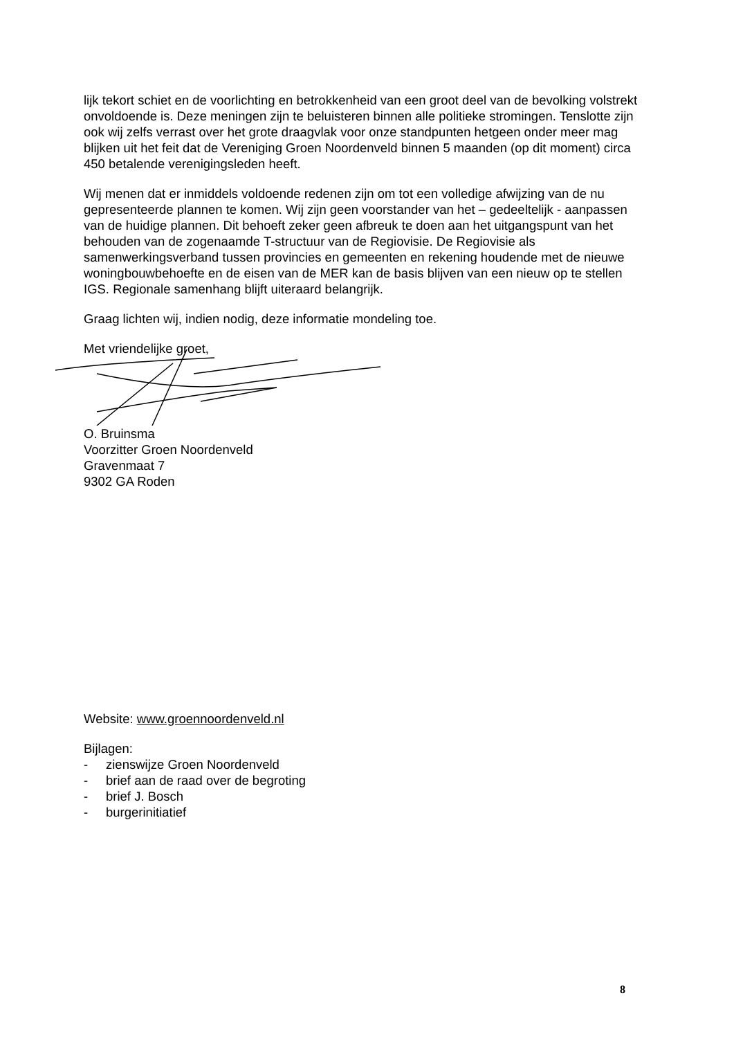lijk tekort schiet en de voorlichting en betrokkenheid van een groot deel van de bevolking volstrekt onvoldoende is. Deze meningen zijn te beluisteren binnen alle politieke stromingen. Tenslotte zijn ook wij zelfs verrast over het grote draagvlak voor onze standpunten hetgeen onder meer mag blijken uit het feit dat de Vereniging Groen Noordenveld binnen 5 maanden (op dit moment) circa 450 betalende verenigingsleden heeft.
Wij menen dat er inmiddels voldoende redenen zijn om tot een volledige afwijzing van de nu gepresenteerde plannen te komen. Wij zijn geen voorstander van het – gedeeltelijk - aanpassen van de huidige plannen. Dit behoeft zeker geen afbreuk te doen aan het uitgangspunt van het behouden van de zogenaamde T-structuur van de Regiovisie. De Regiovisie als samenwerkingsverband tussen provincies en gemeenten en rekening houdende met de nieuwe woningbouwbehoefte en de eisen van de MER kan de basis blijven van een nieuw op te stellen IGS. Regionale samenhang blijft uiteraard belangrijk.
Graag lichten wij, indien nodig, deze informatie mondeling toe.
Met vriendelijke groet,
O. Bruinsma
Voorzitter Groen Noordenveld
Gravenmaat 7
9302 GA Roden
Website: www.groennoordenveld.nl
Bijlagen:
- zienswijze Groen Noordenveld
- brief aan de raad over de begroting
- brief J. Bosch
- burgerinitiatief
8